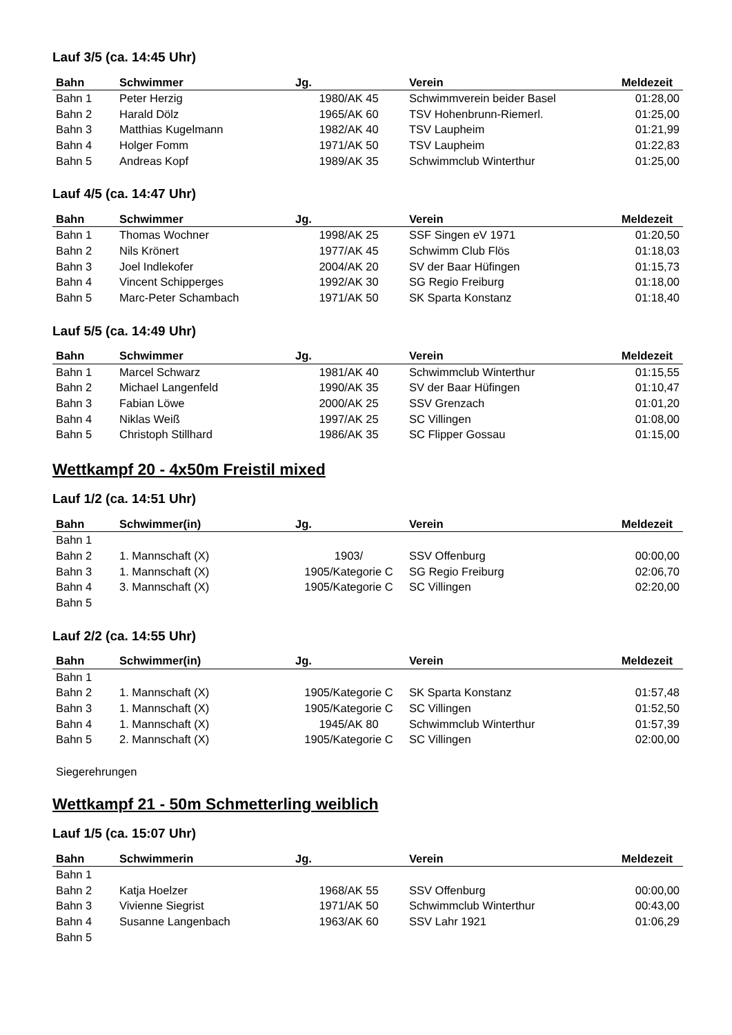Lauf 3/5 (ca. 14:45 Uhr)
| Bahn | Schwimmer | Jg. | Verein | Meldezeit |
| --- | --- | --- | --- | --- |
| Bahn 1 | Peter Herzig | 1980/AK 45 | Schwimmverein beider Basel | 01:28,00 |
| Bahn 2 | Harald Dölz | 1965/AK 60 | TSV Hohenbrunn-Riemerl. | 01:25,00 |
| Bahn 3 | Matthias Kugelmann | 1982/AK 40 | TSV Laupheim | 01:21,99 |
| Bahn 4 | Holger Fomm | 1971/AK 50 | TSV Laupheim | 01:22,83 |
| Bahn 5 | Andreas Kopf | 1989/AK 35 | Schwimmclub Winterthur | 01:25,00 |
Lauf 4/5 (ca. 14:47 Uhr)
| Bahn | Schwimmer | Jg. | Verein | Meldezeit |
| --- | --- | --- | --- | --- |
| Bahn 1 | Thomas Wochner | 1998/AK 25 | SSF Singen eV 1971 | 01:20,50 |
| Bahn 2 | Nils Krönert | 1977/AK 45 | Schwimm Club Flös | 01:18,03 |
| Bahn 3 | Joel Indlekofer | 2004/AK 20 | SV der Baar Hüfingen | 01:15,73 |
| Bahn 4 | Vincent Schipperges | 1992/AK 30 | SG Regio Freiburg | 01:18,00 |
| Bahn 5 | Marc-Peter Schambach | 1971/AK 50 | SK Sparta Konstanz | 01:18,40 |
Lauf 5/5 (ca. 14:49 Uhr)
| Bahn | Schwimmer | Jg. | Verein | Meldezeit |
| --- | --- | --- | --- | --- |
| Bahn 1 | Marcel Schwarz | 1981/AK 40 | Schwimmclub Winterthur | 01:15,55 |
| Bahn 2 | Michael Langenfeld | 1990/AK 35 | SV der Baar Hüfingen | 01:10,47 |
| Bahn 3 | Fabian Löwe | 2000/AK 25 | SSV Grenzach | 01:01,20 |
| Bahn 4 | Niklas Weiß | 1997/AK 25 | SC Villingen | 01:08,00 |
| Bahn 5 | Christoph Stillhard | 1986/AK 35 | SC Flipper Gossau | 01:15,00 |
Wettkampf 20 - 4x50m Freistil mixed
Lauf 1/2 (ca. 14:51 Uhr)
| Bahn | Schwimmer(in) | Jg. | Verein | Meldezeit |
| --- | --- | --- | --- | --- |
| Bahn 1 | | | | |
| Bahn 2 | 1. Mannschaft (X) | 1903/ | SSV Offenburg | 00:00,00 |
| Bahn 3 | 1. Mannschaft (X) | 1905/Kategorie C | SG Regio Freiburg | 02:06,70 |
| Bahn 4 | 3. Mannschaft (X) | 1905/Kategorie C | SC Villingen | 02:20,00 |
| Bahn 5 | | | | |
Lauf 2/2 (ca. 14:55 Uhr)
| Bahn | Schwimmer(in) | Jg. | Verein | Meldezeit |
| --- | --- | --- | --- | --- |
| Bahn 1 | | | | |
| Bahn 2 | 1. Mannschaft (X) | 1905/Kategorie C | SK Sparta Konstanz | 01:57,48 |
| Bahn 3 | 1. Mannschaft (X) | 1905/Kategorie C | SC Villingen | 01:52,50 |
| Bahn 4 | 1. Mannschaft (X) | 1945/AK 80 | Schwimmclub Winterthur | 01:57,39 |
| Bahn 5 | 2. Mannschaft (X) | 1905/Kategorie C | SC Villingen | 02:00,00 |
Siegerehrungen
Wettkampf 21 - 50m Schmetterling weiblich
Lauf 1/5 (ca. 15:07 Uhr)
| Bahn | Schwimmerin | Jg. | Verein | Meldezeit |
| --- | --- | --- | --- | --- |
| Bahn 1 | | | | |
| Bahn 2 | Katja Hoelzer | 1968/AK 55 | SSV Offenburg | 00:00,00 |
| Bahn 3 | Vivienne Siegrist | 1971/AK 50 | Schwimmclub Winterthur | 00:43,00 |
| Bahn 4 | Susanne Langenbach | 1963/AK 60 | SSV Lahr 1921 | 01:06,29 |
| Bahn 5 | | | | |